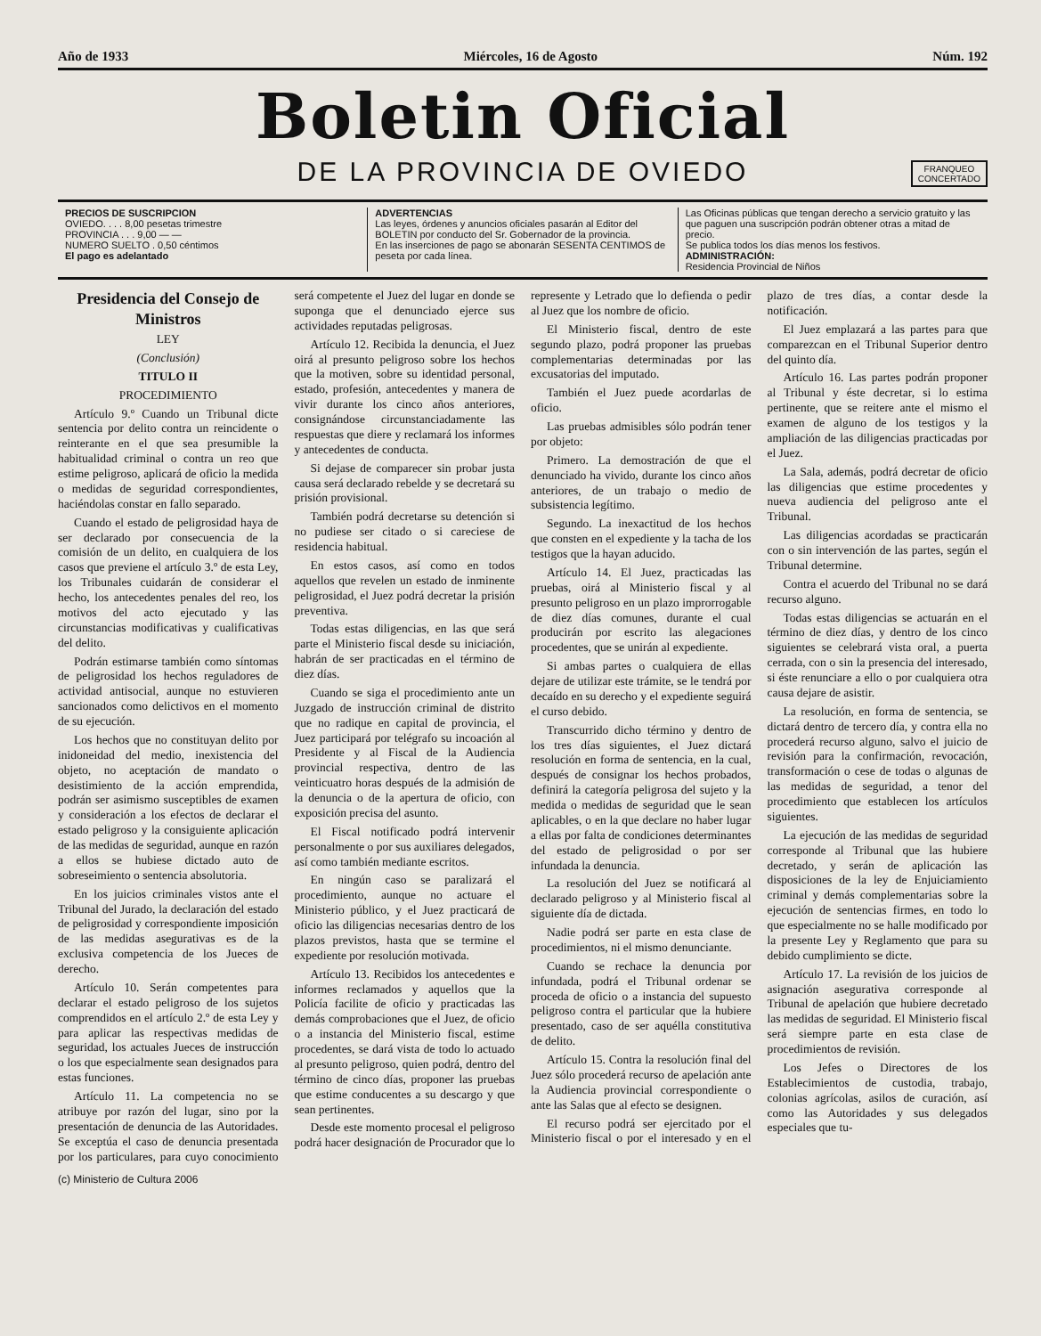Año de 1933 Miércoles, 16 de Agosto Núm. 192
Boletin Oficial
DE LA PROVINCIA DE OVIEDO
FRANQUEO
CONCERTADO
PRECIOS DE SUSCRIPCION
OVIEDO. . . . 8,00 pesetas trimestre
PROVINCIA . . . 9,00 — —
NUMERO SUELTO . 0,50 céntimos
El pago es adelantado
ADVERTENCIAS
Las leyes, órdenes y anuncios oficiales pasarán al Editor del BOLETIN por conducto del Sr. Gobernador de la provincia.
En las inserciones de pago se abonarán SESENTA CENTIMOS de peseta por cada línea.
Las Oficinas públicas que tengan derecho a servicio gratuito y las que paguen una suscripción podrán obtener otras a mitad de precio.
Se publica todos los días menos los festivos.
ADMINISTRACIÓN:
Residencia Provincial de Niños
Presidencia del Consejo de Ministros
LEY
(Conclusión)
TITULO II
PROCEDIMIENTO
Artículo 9.º Cuando un Tribunal dicte sentencia por delito contra un reincidente o reinterante en el que sea presumible la habitualidad criminal o contra un reo que estime peligroso, aplicará de oficio la medida o medidas de seguridad correspondientes, haciéndolas constar en fallo separado.
Cuando el estado de peligrosidad haya de ser declarado por consecuencia de la comisión de un delito, en cualquiera de los casos que previene el artículo 3.º de esta Ley, los Tribunales cuidarán de considerar el hecho, los antecedentes penales del reo, los motivos del acto ejecutado y las circunstancias modificativas y cualificativas del delito.
Podrán estimarse también como síntomas de peligrosidad los hechos reguladores de actividad antisocial, aunque no estuvieren sancionados como delictivos en el momento de su ejecución.
Los hechos que no constituyan delito por inidoneidad del medio, inexistencia del objeto, no aceptación de mandato o desistimiento de la acción emprendida, podrán ser asimismo susceptibles de examen y consideración a los efectos de declarar el estado peligroso y la consiguiente aplicación de las medidas de seguridad, aunque en razón a ellos se hubiese dictado auto de sobreseimiento o sentencia absolutoria.
En los juicios criminales vistos ante el Tribunal del Jurado, la declaración del estado de peligrosidad y correspondiente imposición de las medidas asegurativas es de la exclusiva competencia de los Jueces de derecho.
Artículo 10. Serán competentes para declarar el estado peligroso de los sujetos comprendidos en el artículo 2.º de esta Ley y para aplicar las respectivas medidas de seguridad, los actuales Jueces de instrucción o los que especialmente sean designados para estas funciones.
Artículo 11. La competencia no se atribuye por razón del lugar, sino por la presentación de denuncia de las Autoridades. Se exceptúa el caso de denuncia presentada por los particulares, para cuyo conocimiento será competente el Juez del lugar en donde se suponga que el denunciado ejerce sus actividades reputadas peligrosas.
Artículo 12. Recibida la denuncia, el Juez oirá al presunto peligroso sobre los hechos que la motiven, sobre su identidad personal, estado, profesión, antecedentes y manera de vivir durante los cinco años anteriores, consignándose circunstanciadamente las respuestas que diere y reclamará los informes y antecedentes de conducta.
Si dejase de comparecer sin probar justa causa será declarado rebelde y se decretará su prisión provisional.
También podrá decretarse su detención si no pudiese ser citado o si careciese de residencia habitual.
En estos casos, así como en todos aquellos que revelen un estado de inminente peligrosidad, el Juez podrá decretar la prisión preventiva.
Todas estas diligencias, en las que será parte el Ministerio fiscal desde su iniciación, habrán de ser practicadas en el término de diez días.
Cuando se siga el procedimiento ante un Juzgado de instrucción criminal de distrito que no radique en capital de provincia, el Juez participará por telégrafo su incoación al Presidente y al Fiscal de la Audiencia provincial respectiva, dentro de las veinticuatro horas después de la admisión de la denuncia o de la apertura de oficio, con exposición precisa del asunto.
El Fiscal notificado podrá intervenir personalmente o por sus auxiliares delegados, así como también mediante escritos.
En ningún caso se paralizará el procedimiento, aunque no actuare el Ministerio público, y el Juez practicará de oficio las diligencias necesarias dentro de los plazos previstos, hasta que se termine el expediente por resolución motivada.
Artículo 13. Recibidos los antecedentes e informes reclamados y aquellos que la Policía facilite de oficio y practicadas las demás comprobaciones que el Juez, de oficio o a instancia del Ministerio fiscal, estime procedentes, se dará vista de todo lo actuado al presunto peligroso, quien podrá, dentro del término de cinco días, proponer las pruebas que estime conducentes a su descargo y que sean pertinentes.
Desde este momento procesal el peligroso podrá hacer designación de Procurador que lo represente y Letrado que lo defienda o pedir al Juez que los nombre de oficio.
El Ministerio fiscal, dentro de este segundo plazo, podrá proponer las pruebas complementarias determinadas por las excusatorias del imputado.
También el Juez puede acordarlas de oficio.
Las pruebas admisibles sólo podrán tener por objeto:
Primero. La demostración de que el denunciado ha vivido, durante los cinco años anteriores, de un trabajo o medio de subsistencia legítimo.
Segundo. La inexactitud de los hechos que consten en el expediente y la tacha de los testigos que la hayan aducido.
Artículo 14. El Juez, practicadas las pruebas, oirá al Ministerio fiscal y al presunto peligroso en un plazo improrrogable de diez días comunes, durante el cual producirán por escrito las alegaciones procedentes, que se unirán al expediente.
Si ambas partes o cualquiera de ellas dejare de utilizar este trámite, se le tendrá por decaído en su derecho y el expediente seguirá el curso debido.
Transcurrido dicho término y dentro de los tres días siguientes, el Juez dictará resolución en forma de sentencia, en la cual, después de consignar los hechos probados, definirá la categoría peligrosa del sujeto y la medida o medidas de seguridad que le sean aplicables, o en la que declare no haber lugar a ellas por falta de condiciones determinantes del estado de peligrosidad o por ser infundada la denuncia.
La resolución del Juez se notificará al declarado peligroso y al Ministerio fiscal al siguiente día de dictada.
Nadie podrá ser parte en esta clase de procedimientos, ni el mismo denunciante.
Cuando se rechace la denuncia por infundada, podrá el Tribunal ordenar se proceda de oficio o a instancia del supuesto peligroso contra el particular que la hubiere presentado, caso de ser aquélla constitutiva de delito.
Artículo 15. Contra la resolución final del Juez sólo procederá recurso de apelación ante la Audiencia provincial correspondiente o ante las Salas que al efecto se designen.
El recurso podrá ser ejercitado por el Ministerio fiscal o por el interesado y en el plazo de tres días, a contar desde la notificación.
El Juez emplazará a las partes para que comparezcan en el Tribunal Superior dentro del quinto día.
Artículo 16. Las partes podrán proponer al Tribunal y éste decretar, si lo estima pertinente, que se reitere ante el mismo el examen de alguno de los testigos y la ampliación de las diligencias practicadas por el Juez.
La Sala, además, podrá decretar de oficio las diligencias que estime procedentes y nueva audiencia del peligroso ante el Tribunal.
Las diligencias acordadas se practicarán con o sin intervención de las partes, según el Tribunal determine.
Contra el acuerdo del Tribunal no se dará recurso alguno.
Todas estas diligencias se actuarán en el término de diez días, y dentro de los cinco siguientes se celebrará vista oral, a puerta cerrada, con o sin la presencia del interesado, si éste renunciare a ello o por cualquiera otra causa dejare de asistir.
La resolución, en forma de sentencia, se dictará dentro de tercero día, y contra ella no procederá recurso alguno, salvo el juicio de revisión para la confirmación, revocación, transformación o cese de todas o algunas de las medidas de seguridad, a tenor del procedimiento que establecen los artículos siguientes.
La ejecución de las medidas de seguridad corresponde al Tribunal que las hubiere decretado, y serán de aplicación las disposiciones de la ley de Enjuiciamiento criminal y demás complementarias sobre la ejecución de sentencias firmes, en todo lo que especialmente no se halle modificado por la presente Ley y Reglamento que para su debido cumplimiento se dicte.
Artículo 17. La revisión de los juicios de asignación asegurativa corresponde al Tribunal de apelación que hubiere decretado las medidas de seguridad. El Ministerio fiscal será siempre parte en esta clase de procedimientos de revisión.
Los Jefes o Directores de los Establecimientos de custodia, trabajo, colonias agrícolas, asilos de curación, así como las Autoridades y sus delegados especiales que tu-
(c) Ministerio de Cultura 2006